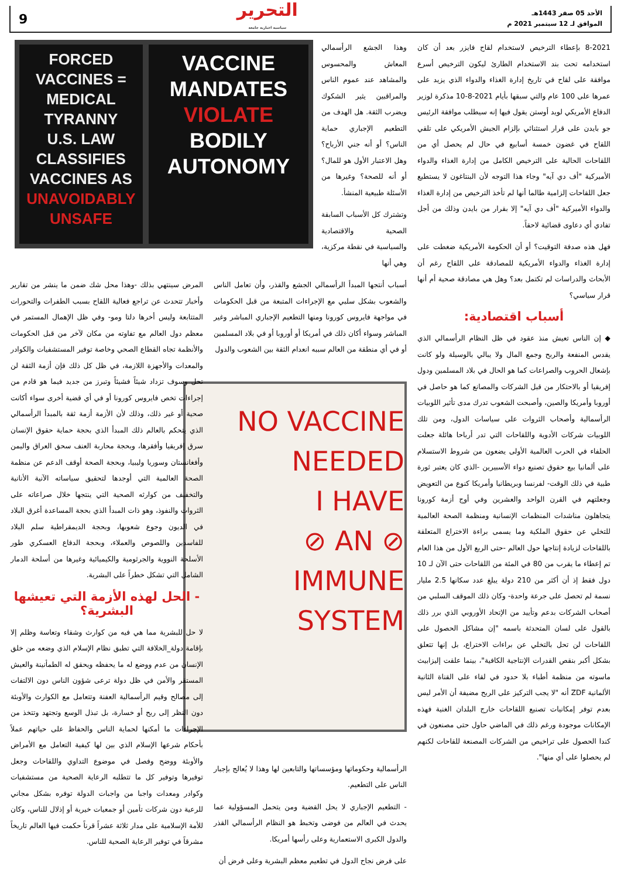الأحد 05 صفر 1443هـ
الموافق لـ 12 سبتمبر 2021 م
التحرير
سياسية اخبارية جامعة
9
8-2021 بإعطاء الترخيص لاستخدام لقاح فايزر بعد أن كان استخدامه تحت بند الاستخدام الطارئ ليكون الترخيص أسرع موافقة على لقاح في تاريخ إدارة الغذاء والدواء الذي يزيد على عمرها على 100 عام والتي سبقها بأيام 2021-8-10 مذكرة لوزير الدفاع الأمريكي لويد أوستن يقول فيها إنه سيطلب موافقة الرئيس جو بايدن على قرار استثنائي بإلزام الجيش الأمريكي على تلقي اللقاح في غضون خمسة أسابيع في حال لم يحصل أي من اللقاحات الحالية على الترخيص الكامل من إدارة الغذاء والدواء الأميركية "أف دي آيه" وجاء هذا التوجه لأن البنتاغون لا يستطيع جعل اللقاحات إلزامية طالما أنها لم تأخذ الترخيص من إدارة الغذاء والدواء الأميركية "أف دي آيه" إلا بقرار من بايدن وذلك من أجل تفادي أي دعاوى قضائية لاحقاً.
فهل هذه صدفة التوقيت؟ أو أن الحكومة الأمريكية ضغطت على إدارة الغذاء والدواء الأمريكية للمصادقة على اللقاح رغم أن الأبحاث والدراسات لم تكتمل بعد؟ وهل هي مصادقة صحية أم أنها قرار سياسي؟
أسباب اقتصادية:
◆ إن الناس تعيش منذ عقود في ظل النظام الرأسمالي الذي يقدس المنفعة والربح وجمع المال ولا يبالي بالوسيلة ولو كانت بإشعال الحروب والصراعات كما هو الحال في بلاد المسلمين ودول إفريقيا أو بالاحتكار من قبل الشركات والمصانع كما هو حاصل في أوروبا وأمريكا والصين، وأصبحت الشعوب تدرك مدى تأثير اللوبيات الرأسمالية وأصحاب الثروات على سياسات الدول، ومن تلك اللوبيات شركات الأدوية واللقاحات التي تدر أرباحا هائلة جعلت الحلفاء في الحرب العالمية الأولى يضعون من شروط الاستسلام على ألمانيا بيع حقوق تصنيع دواء الأسبيرين -الذي كان يعتبر ثورة طبية في ذلك الوقت- لفرنسا وبريطانيا وأمريكا كنوع من التعويض وجعلتهم في القرن الواحد والعشرين وفي أوج أزمة كورونا يتجاهلون مناشدات المنظمات الإنسانية ومنظمة الصحة العالمية للتخلي عن حقوق الملكية وما يسمى براءة الاختراع المتعلقة باللقاحات لزيادة إنتاجها حول العالم -حتى الربع الأول من هذا العام تم إعطاء ما يقرب من 80 في المئة من اللقاحات حتى الآن لـ 10 دول فقط إذ أن أكثر من 210 دولة يبلغ عدد سكانها 2.5 مليار نسمة لم تحصل على جرعة واحدة- وكان ذلك الموقف السلبي من أصحاب الشركات بدعم وتأييد من الإتحاد الأوروبي الذي برر ذلك بالقول على لسان المتحدثة باسمه "إن مشاكل الحصول على اللقاحات لن تحل بالتخلي عن براءات الاختراع، بل إنها تتعلق بشكل أكبر بنقص القدرات الإنتاجية الكافية"، بينما علقت إليزابيث ماسوته من منظمة أطباء بلا حدود في لقاء على القناة الثانية الألمانية ZDF أنه "لا يجب التركيز على الربح مضيفة أن الأمر ليس بعدم توفر إمكانيات تصنيع اللقاحات خارج البلدان الغنية فهذه الإمكانات موجودة ورغم ذلك في الماضي حاول حتى مصنعون في كندا الحصول على تراخيص من الشركات المصنعة للقاحات لكنهم لم يحصلوا على أي منها".
وهذا الجشع الرأسمالي المعاش والمحسوس والمشاهد عند عموم الناس والمراقبين يثير الشكوك ويضرب الثقة. هل الهدف من التطعيم الإجباري حماية الناس؟ أو أنه جني الأرباح؟ وهل الاعتبار الأول هو للمال؟ أو أنه للصحة؟ وغيرها من الأسئلة طبيعية المنشأ.
وتشترك كل الأسباب السابقة الصحية والاقتصادية والسياسية في نقطة مركزية، وهي أنها
FORCED VACCINES = MEDICAL TYRANNY
U.S. LAW CLASSIFIES VACCINES AS UNAVOIDABLY UNSAFE
VACCINE MANDATES VIOLATE BODILY AUTONOMY
أسباب أنتجها المبدأ الرأسمالي الجشع والقذر، وأن تعامل الناس والشعوب بشكل سلبي مع الإجراءات المتبعة من قبل الحكومات في مواجهة فايروس كورونا ومنها التطعيم الإجباري المباشر وغير المباشر وسواء أكان ذلك في أمريكا أو أوروبا أو في بلاد المسلمين أو في أي منطقة من العالم سببه انعدام الثقة بين الشعوب والدول
NO VACCINE
NEEDED
I HAVE
⊘ AN ⊘
IMMUNE
SYSTEM
الرأسمالية وحكوماتها ومؤسساتها والتابعين لها وهذا لا يُعالج بإجبار الناس على التطعيم.
- التطعيم الإجباري لا يحل القضية ومن يتحمل المسؤولية عما يحدث في العالم من فوضى وتخبط هو النظام الرأسمالي القذر والدول الكبرى الاستعمارية وعلى رأسها أمريكا.
على فرض نجاح الدول في تطعيم معظم البشرية وعلى فرض أن
المرض سينتهي بذلك -وهذا محل شك ضمن ما ينشر من تقارير وأخبار تتحدث عن تراجع فعالية اللقاح بسبب الطفرات والتحورات المتتابعة وليس أخرها دلتا ومو- وفي ظل الإهمال المستمر في معظم دول العالم مع تفاوته من مكان لآخر من قبل الحكومات والأنظمة تجاه القطاع الصحي وخاصة توفير المستشفيات والكوادر والمعدات والأجهزة اللازمة، في ظل كل ذلك فإن أزمة الثقة لن تحل وسوف تزداد شيئاً فشيئاً وتبرز من جديد فيما هو قادم من إجراءات تخص فايروس كورونا أو في أي قضية أخرى سواء أكانت صحية أو غير ذلك، وذلك لأن الأزمة أزمة ثقة بالمبدأ الرأسمالي الذي يتحكم بالعالم ذلك المبدأ الذي بحجة حماية حقوق الإنسان سرق إفريقيا وأفقرها، وبحجة محاربة العنف سحق العراق واليمن وأفغانستان وسوريا وليبيا، وبحجة الصحة أوقف الدعم عن منظمة الصحة العالمية التي أوجدها لتحقيق سياساته الآنية الأنانية والتخفيف من كوارثه الصحية التي ينتجها خلال صراعاته على الثروات والنفوذ، وهو ذات المبدأ الذي بحجة المساعدة أغرق البلاد في الديون وجوع شعوبها، وبحجة الديمقراطية سلم البلاد للفاسدين واللصوص والعملاء، وبحجة الدفاع العسكري طور الأسلحة النووية والجرثومية والكيميائية وغيرها من أسلحة الدمار الشامل التي تشكل خطراً على البشرية.
- الحل لهذه الأزمة التي تعيشها البشرية؟
لا حل للبشرية مما هي فيه من كوارث وشقاء وتعاسة وظلم إلا بإقامة دولة_الخلافة التي تطبق نظام الإسلام الذي وضعه من خلق الإنسان من عدم ووضع له ما يحفظه ويحقق له الطمأنينة والعيش المستقر والأمن في ظل دولة ترعى شؤون الناس دون الالتفات إلى مصالح وقيم الرأسمالية العفنة وتتعامل مع الكوارث والأوبئة دون النظر إلى ربح أو خسارة، بل تبذل الوسع وتجتهد وتتخذ من الإجراءات ما أمكنها لحماية الناس والحفاظ على حياتهم عملاً بأحكام شرعها الإسلام الذي بين لها كيفية التعامل مع الأمراض والأوبئة ووضح وفصل في موضوع التداوي واللقاحات وجعل توفيرها وتوفير كل ما تتطلبه الرعاية الصحية من مستشفيات وكوادر ومعدات واجبا من واجبات الدولة توفره بشكل مجاني للرعية دون شركات تأمين أو جمعيات خيرية أو إذلال للناس، وكان للأمة الإسلامية على مدار ثلاثة عشراً قرناً حكمت فيها العالم تاريخاً مشرقاً في توفير الرعاية الصحية للناس.